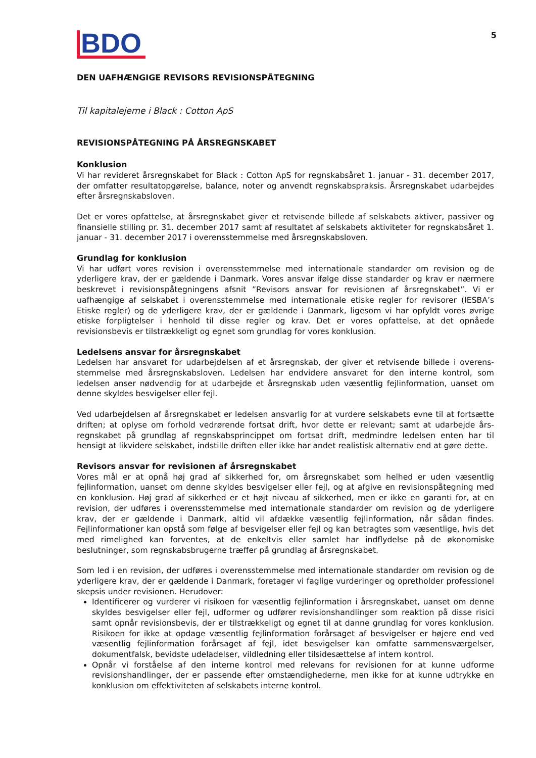BDO
5
DEN UAFHÆNGIGE REVISORS REVISIONSPÅTEGNING
Til kapitalejerne i Black : Cotton ApS
REVISIONSPÅTEGNING PÅ ÅRSREGNSKABET
Konklusion
Vi har revideret årsregnskabet for Black : Cotton ApS for regnskabsåret 1. januar - 31. december 2017, der omfatter resultatopgørelse, balance, noter og anvendt regnskabspraksis. Årsregnskabet udarbejdes efter årsregnskabsloven.
Det er vores opfattelse, at årsregnskabet giver et retvisende billede af selskabets aktiver, passiver og finansielle stilling pr. 31. december 2017 samt af resultatet af selskabets aktiviteter for regnskabsåret 1. januar - 31. december 2017 i overensstemmelse med årsregnskabsloven.
Grundlag for konklusion
Vi har udført vores revision i overensstemmelse med internationale standarder om revision og de yderligere krav, der er gældende i Danmark. Vores ansvar ifølge disse standarder og krav er nærmere beskrevet i revisionspåtegningens afsnit ”Revisors ansvar for revisionen af årsregnskabet”. Vi er uafhængige af selskabet i overensstemmelse med internationale etiske regler for revisorer (IESBA’s Etiske regler) og de yderligere krav, der er gældende i Danmark, ligesom vi har opfyldt vores øvrige etiske forpligtelser i henhold til disse regler og krav. Det er vores opfattelse, at det opnåede revisionsbevis er tilstrækkeligt og egnet som grundlag for vores konklusion.
Ledelsens ansvar for årsregnskabet
Ledelsen har ansvaret for udarbejdelsen af et årsregnskab, der giver et retvisende billede i overens-stemmelse med årsregnskabsloven. Ledelsen har endvidere ansvaret for den interne kontrol, som ledelsen anser nødvendig for at udarbejde et årsregnskab uden væsentlig fejlinformation, uanset om denne skyldes besvigelser eller fejl.
Ved udarbejdelsen af årsregnskabet er ledelsen ansvarlig for at vurdere selskabets evne til at fortsætte driften; at oplyse om forhold vedrørende fortsat drift, hvor dette er relevant; samt at udarbejde års-regnskabet på grundlag af regnskabsprincippet om fortsat drift, medmindre ledelsen enten har til hensigt at likvidere selskabet, indstille driften eller ikke har andet realistisk alternativ end at gøre dette.
Revisors ansvar for revisionen af årsregnskabet
Vores mål er at opnå høj grad af sikkerhed for, om årsregnskabet som helhed er uden væsentlig fejlinformation, uanset om denne skyldes besvigelser eller fejl, og at afgive en revisionspåtegning med en konklusion. Høj grad af sikkerhed er et højt niveau af sikkerhed, men er ikke en garanti for, at en revision, der udføres i overensstemmelse med internationale standarder om revision og de yderligere krav, der er gældende i Danmark, altid vil afdække væsentlig fejlinformation, når sådan findes. Fejlinformationer kan opstå som følge af besvigelser eller fejl og kan betragtes som væsentlige, hvis det med rimelighed kan forventes, at de enkeltvis eller samlet har indflydelse på de økonomiske beslutninger, som regnskabsbrugerne træffer på grundlag af årsregnskabet.
Som led i en revision, der udføres i overensstemmelse med internationale standarder om revision og de yderligere krav, der er gældende i Danmark, foretager vi faglige vurderinger og opretholder professionel skepsis under revisionen. Herudover:
Identificerer og vurderer vi risikoen for væsentlig fejlinformation i årsregnskabet, uanset om denne skyldes besvigelser eller fejl, udformer og udfører revisionshandlinger som reaktion på disse risici samt opnår revisionsbevis, der er tilstrækkeligt og egnet til at danne grundlag for vores konklusion. Risikoen for ikke at opdage væsentlig fejlinformation forårsaget af besvigelser er højere end ved væsentlig fejlinformation forårsaget af fejl, idet besvigelser kan omfatte sammensværgelser, dokumentfalsk, bevidste udeladelser, vildledning eller tilsidesættelse af intern kontrol.
Opnår vi forståelse af den interne kontrol med relevans for revisionen for at kunne udforme revisionshandlinger, der er passende efter omstændighederne, men ikke for at kunne udtrykke en konklusion om effektiviteten af selskabets interne kontrol.